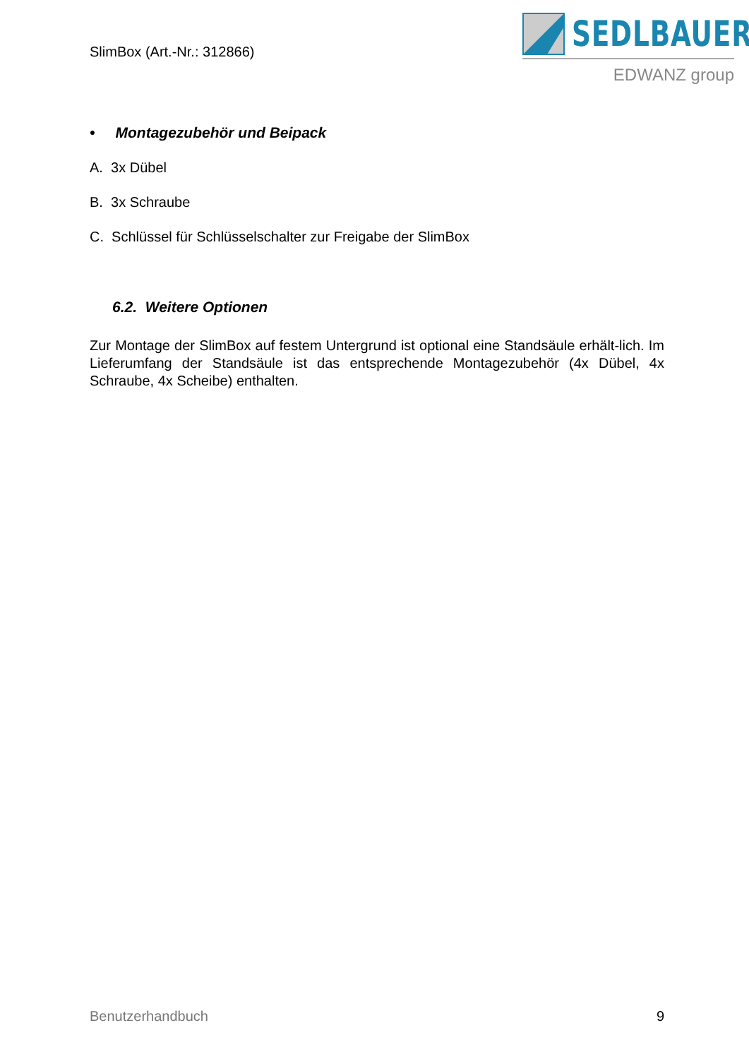SEDLBAUER
EDWANZ group
SlimBox (Art.-Nr.: 312866)
• Montagezubehör und Beipack
A. 3x Dübel
B. 3x Schraube
C. Schlüssel für Schlüsselschalter zur Freigabe der SlimBox
6.2. Weitere Optionen
Zur Montage der SlimBox auf festem Untergrund ist optional eine Standsäule erhält-lich. Im Lieferumfang der Standsäule ist das entsprechende Montagezubehör (4x Dübel, 4x Schraube, 4x Scheibe) enthalten.
Benutzerhandbuch 9